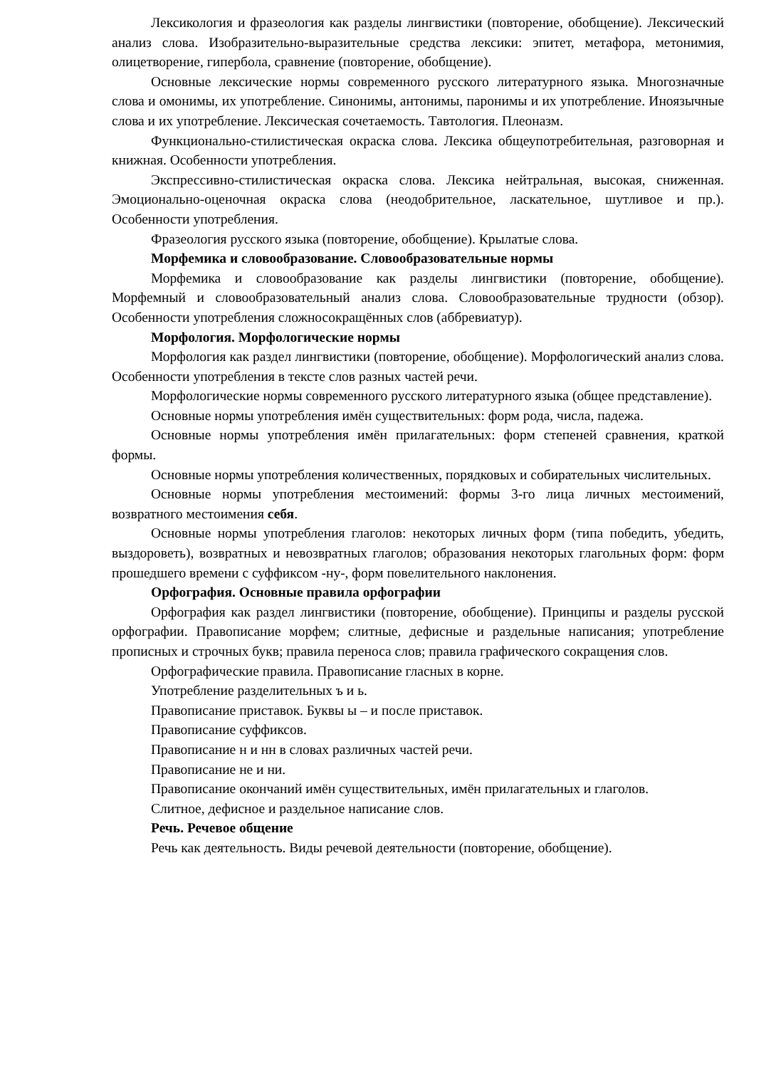Лексикология и фразеология как разделы лингвистики (повторение, обобщение). Лексический анализ слова. Изобразительно-выразительные средства лексики: эпитет, метафора, метонимия, олицетворение, гипербола, сравнение (повторение, обобщение).
Основные лексические нормы современного русского литературного языка. Многозначные слова и омонимы, их употребление. Синонимы, антонимы, паронимы и их употребление. Иноязычные слова и их употребление. Лексическая сочетаемость. Тавтология. Плеоназм.
Функционально-стилистическая окраска слова. Лексика общеупотребительная, разговорная и книжная. Особенности употребления.
Экспрессивно-стилистическая окраска слова. Лексика нейтральная, высокая, сниженная. Эмоционально-оценочная окраска слова (неодобрительное, ласкательное, шутливое и пр.). Особенности употребления.
Фразеология русского языка (повторение, обобщение). Крылатые слова.
Морфемика и словообразование. Словообразовательные нормы
Морфемика и словообразование как разделы лингвистики (повторение, обобщение). Морфемный и словообразовательный анализ слова. Словообразовательные трудности (обзор). Особенности употребления сложносокращённых слов (аббревиатур).
Морфология. Морфологические нормы
Морфология как раздел лингвистики (повторение, обобщение). Морфологический анализ слова. Особенности употребления в тексте слов разных частей речи.
Морфологические нормы современного русского литературного языка (общее представление).
Основные нормы употребления имён существительных: форм рода, числа, падежа.
Основные нормы употребления имён прилагательных: форм степеней сравнения, краткой формы.
Основные нормы употребления количественных, порядковых и собирательных числительных.
Основные нормы употребления местоимений: формы 3-го лица личных местоимений, возвратного местоимения себя.
Основные нормы употребления глаголов: некоторых личных форм (типа победить, убедить, выздороветь), возвратных и невозвратных глаголов; образования некоторых глагольных форм: форм прошедшего времени с суффиксом -ну-, форм повелительного наклонения.
Орфография. Основные правила орфографии
Орфография как раздел лингвистики (повторение, обобщение). Принципы и разделы русской орфографии. Правописание морфем; слитные, дефисные и раздельные написания; употребление прописных и строчных букв; правила переноса слов; правила графического сокращения слов.
Орфографические правила. Правописание гласных в корне.
Употребление разделительных ъ и ь.
Правописание приставок. Буквы ы – и после приставок.
Правописание суффиксов.
Правописание н и нн в словах различных частей речи.
Правописание не и ни.
Правописание окончаний имён существительных, имён прилагательных и глаголов.
Слитное, дефисное и раздельное написание слов.
Речь. Речевое общение
Речь как деятельность. Виды речевой деятельности (повторение, обобщение).